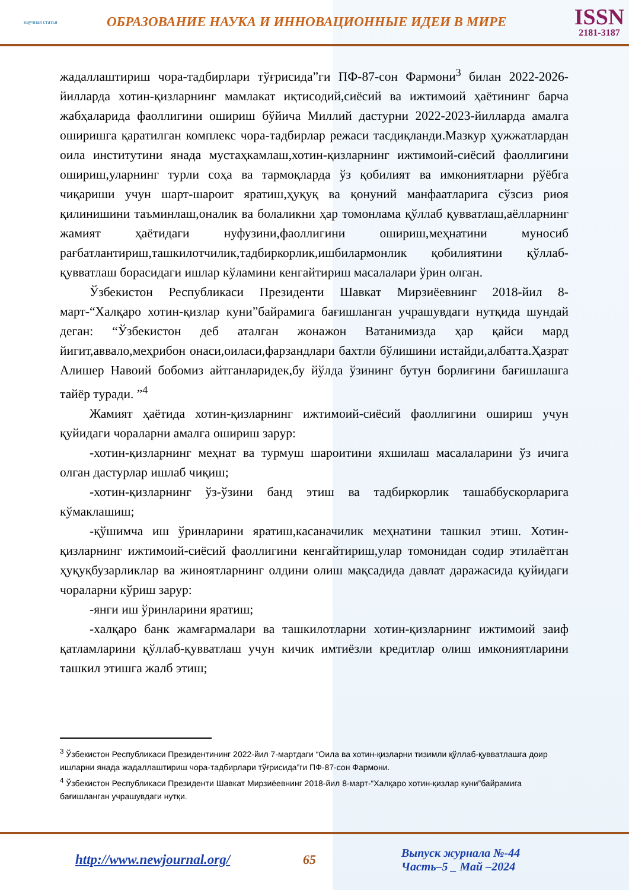научная статья
ОБРАЗОВАНИЕ НАУКА И ИННОВАЦИОННЫЕ ИДЕИ В МИРЕ
ISSN
2181-3187
жадаллаштириш чора-тадбирлари тўғрисида”ги ПФ-87-сон Фармони<sup>3</sup> билан 2022-2026-йилларда хотин-қизларнинг мамлакат иқтисодий,сиёсий ва ижтимоий ҳаётининг барча жабҳаларида фаоллигини ошириш бўйича Миллий дастурни 2022-2023-йилларда амалга оширишга қаратилган комплекс чора-тадбирлар режаси тасдиқланди.Мазкур ҳужжатлардан оила институтини янада мустаҳкамлаш,хотин-қизларнинг ижтимоий-сиёсий фаоллигини ошириш,уларнинг турли соҳа ва тармоқларда ўз қобилият ва имкониятларни рўёбга чиқариши учун шарт-шароит яратиш,ҳуқуқ ва қонуний манфаатларига сўзсиз риоя қилинишини таъминлаш,оналик ва болаликни ҳар томонлама қўллаб қувватлаш,аёлларнинг жамият ҳаётидаги нуфузини,фаоллигини ошириш,меҳнатини муносиб рағбатлантириш,ташкилотчилик,тадбиркорлик,ишбилармонлик қобилиятини қўллаб-қувватлаш борасидаги ишлар кўламини кенгайтириш масалалари ўрин олган.
Ўзбекистон Республикаси Президенти Шавкат Мирзиёевнинг 2018-йил 8-март-“Халқаро хотин-қизлар куни”байрамига бағишланган учрашувдаги нутқида шундай деган: “Ўзбекистон деб аталган жонажон Ватанимизда ҳар қайси мард йигит,аввало,меҳрибон онаси,оиласи,фарзандлари бахтли бўлишини истайди,албатта.Ҳазрат Алишер Навоий бобомиз айтганларидек,бу йўлда ўзининг бутун борлиғини бағишлашга тайёр туради. ”<sup>4</sup>
Жамият ҳаётида хотин-қизларнинг ижтимоий-сиёсий фаоллигини ошириш учун қуйидаги чораларни амалга ошириш зарур:
-хотин-қизларнинг меҳнат ва турмуш шароитини яхшилаш масалаларини ўз ичига олган дастурлар ишлаб чиқиш;
-хотин-қизларнинг ўз-ўзини банд этиш ва тадбиркорлик ташаббускорларига кўмаклашиш;
-қўшимча иш ўринларини яратиш,касаначилик меҳнатини ташкил этиш. Хотин-қизларнинг ижтимоий-сиёсий фаоллигини кенгайтириш,улар томонидан содир этилаётган ҳуқуқбузарликлар ва жиноятларнинг олдини олиш мақсадида давлат даражасида қуйидаги чораларни кўриш зарур:
-янги иш ўринларини яратиш;
-халқаро банк жамғармалари ва ташкилотларни хотин-қизларнинг ижтимоий заиф қатламларини қўллаб-қувватлаш учун кичик имтиёзли кредитлар олиш имкониятларини ташкил этишга жалб этиш;
<sup>3</sup> Ўзбекистон Республикаси Президентининг 2022-йил 7-мартдаги “Оила ва хотин-қизларни тизимли қўллаб-қувватлашга доир ишларни янада жадаллаштириш чора-тадбирлари тўғрисида”ги ПФ-87-сон Фармони.
<sup>4</sup> Ўзбекистон Республикаси Президенти Шавкат Мирзиёевнинг 2018-йил 8-март-“Халқаро хотин-қизлар куни”байрамига бағишланган учрашувдаги нутқи.
http://www.newjournal.org/ 65
Выпуск журнала №-44
Часть–5 _ Май –2024